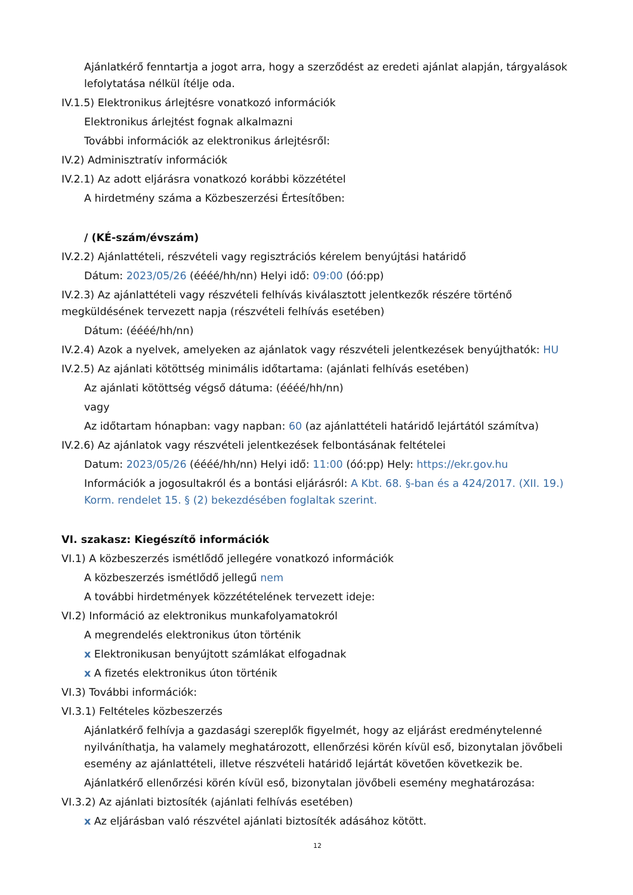Ajánlatkérő fenntartja a jogot arra, hogy a szerződést az eredeti ajánlat alapján, tárgyalások lefolytatása nélkül ítélje oda.
IV.1.5) Elektronikus árlejtésre vonatkozó információk
Elektronikus árlejtést fognak alkalmazni
További információk az elektronikus árlejtésről:
IV.2) Adminisztratív információk
IV.2.1) Az adott eljárásra vonatkozó korábbi közzététel
A hirdetmény száma a Közbeszerzési Értesítőben:
/ (KÉ-szám/évszám)
IV.2.2) Ajánlattételi, részvételi vagy regisztrációs kérelem benyújtási határidő
Dátum: 2023/05/26 (éééé/hh/nn) Helyi idő: 09:00 (óó:pp)
IV.2.3) Az ajánlattételi vagy részvételi felhívás kiválasztott jelentkezők részére történő megküldésének tervezett napja (részvételi felhívás esetében)
Dátum: (éééé/hh/nn)
IV.2.4) Azok a nyelvek, amelyeken az ajánlatok vagy részvételi jelentkezések benyújthatók: HU
IV.2.5) Az ajánlati kötöttség minimális időtartama: (ajánlati felhívás esetében)
Az ajánlati kötöttség végső dátuma: (éééé/hh/nn)
vagy
Az időtartam hónapban: vagy napban: 60 (az ajánlattételi határidő lejártától számítva)
IV.2.6) Az ajánlatok vagy részvételi jelentkezések felbontásának feltételei
Datum: 2023/05/26 (éééé/hh/nn) Helyi idő: 11:00 (óó:pp) Hely: https://ekr.gov.hu
Információk a jogosultakról és a bontási eljárásról: A Kbt. 68. §-ban és a 424/2017. (XII. 19.) Korm. rendelet 15. § (2) bekezdésében foglaltak szerint.
VI. szakasz: Kiegészítő információk
VI.1) A közbeszerzés ismétlődő jellegére vonatkozó információk
A közbeszerzés ismétlődő jellegű nem
A további hirdetmények közzétételének tervezett ideje:
VI.2) Információ az elektronikus munkafolyamatokról
A megrendelés elektronikus úton történik
x Elektronikusan benyújtott számlákat elfogadnak
x A fizetés elektronikus úton történik
VI.3) További információk:
VI.3.1) Feltételes közbeszerzés
Ajánlatkérő felhívja a gazdasági szereplők figyelmét, hogy az eljárást eredménytelenné nyilváníthatja, ha valamely meghatározott, ellenőrzési körén kívül eső, bizonytalan jövőbeli esemény az ajánlattételi, illetve részvételi határidő lejártát követően következik be.
Ajánlatkérő ellenőrzési körén kívül eső, bizonytalan jövőbeli esemény meghatározása:
VI.3.2) Az ajánlati biztosíték (ajánlati felhívás esetében)
x Az eljárásban való részvétel ajánlati biztosíték adásához kötött.
12